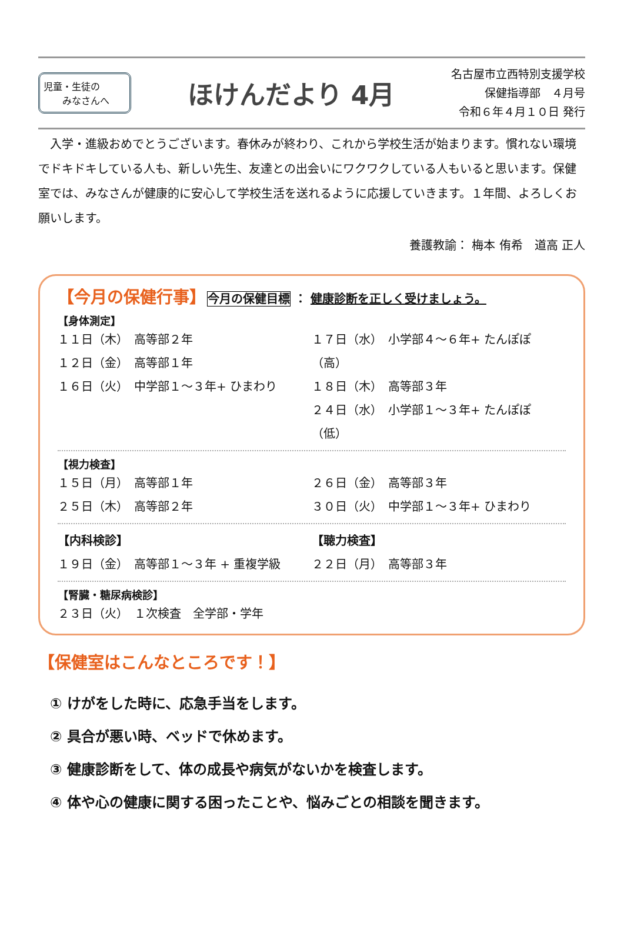児童・生徒の
　　みなさんへ
ほけんだより 4月
名古屋市立西特別支援学校
保健指導部　４月号
令和６年４月１０日 発行
　入学・進級おめでとうございます。春休みが終わり、これから学校生活が始まります。慣れない環境でドキドキしている人も、新しい先生、友達との出会いにワクワクしている人もいると思います。保健室では、みなさんが健康的に安心して学校生活を送れるように応援していきます。１年間、よろしくお願いします。
養護教諭： 梅本 侑希　道高 正人
【今月の保健行事】　今月の保健目標 ： 健康診断を正しく受けましょう。
【身体測定】
１１日（木）　高等部２年
１２日（金）　高等部１年
１６日（火）　中学部１～３年+ ひまわり
１７日（水）　小学部４～６年+ たんぽぽ（高）
１８日（木）　高等部３年
２４日（水）　小学部１～３年+ たんぽぽ（低）
【視力検査】
１５日（月）　高等部１年
２５日（木）　高等部２年
２６日（金）　高等部３年
３０日（火）　中学部１～３年+ ひまわり
【内科検診】
１９日（金）　高等部１～３年 + 重複学級
【聴力検査】
２２日（月）　高等部３年
【腎臓・糖尿病検診】
２３日（火）　１次検査　全学部・学年
【保健室はこんなところです！】
① けがをした時に、応急手当をします。
② 具合が悪い時、ベッドで休めます。
③ 健康診断をして、体の成長や病気がないかを検査します。
④ 体や心の健康に関する困ったことや、悩みごとの相談を聞きます。